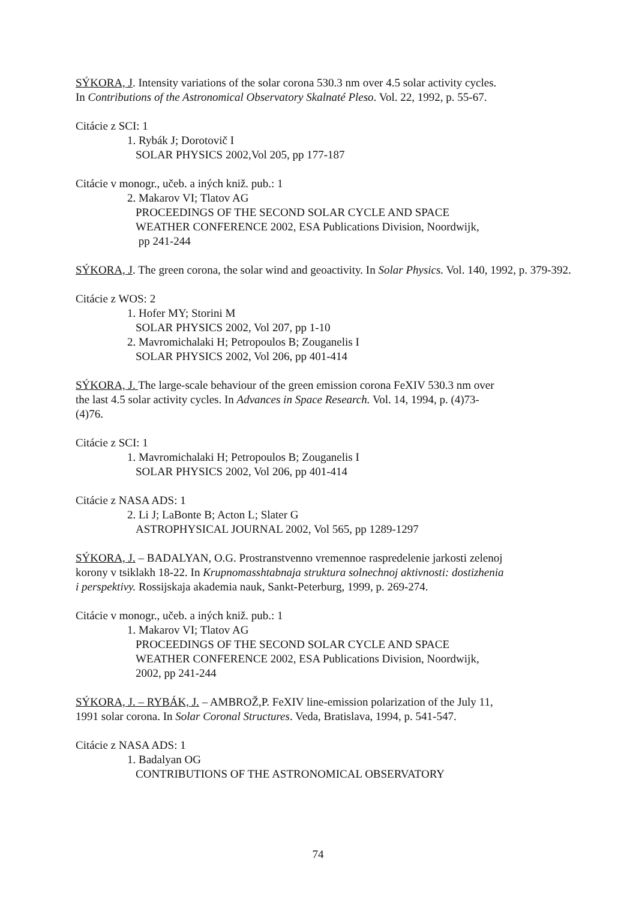SÝKORA, J. Intensity variations of the solar corona 530.3 nm over 4.5 solar activity cycles.
In Contributions of the Astronomical Observatory Skalnaté Pleso. Vol. 22, 1992, p. 55-67.
Citácie z SCI: 1
1. Rybák J; Dorotovič I
SOLAR PHYSICS 2002,Vol 205, pp 177-187
Citácie v monogr., učeb. a iných kniž. pub.: 1
2. Makarov VI; Tlatov AG
PROCEEDINGS OF THE SECOND SOLAR CYCLE AND SPACE
WEATHER CONFERENCE 2002, ESA Publications Division, Noordwijk,
pp 241-244
SÝKORA, J. The green corona, the solar wind and geoactivity. In Solar Physics. Vol. 140, 1992, p. 379-392.
Citácie z WOS: 2
1. Hofer MY; Storini M
SOLAR PHYSICS 2002, Vol 207, pp 1-10
2. Mavromichalaki H; Petropoulos B; Zouganelis I
SOLAR PHYSICS 2002, Vol 206, pp 401-414
SÝKORA, J. The large-scale behaviour of the green emission corona FeXIV 530.3 nm over
the last 4.5 solar activity cycles. In Advances in Space Research. Vol. 14, 1994, p. (4)73-
(4)76.
Citácie z SCI: 1
1. Mavromichalaki H; Petropoulos B; Zouganelis I
SOLAR PHYSICS 2002, Vol 206, pp 401-414
Citácie z NASA ADS: 1
2. Li J; LaBonte B; Acton L; Slater G
ASTROPHYSICAL JOURNAL 2002, Vol 565, pp 1289-1297
SÝKORA, J. – BADALYAN, O.G. Prostranstvenno vremennoe raspredelenie jarkosti zelenoj
korony v tsiklakh 18-22. In Krupnomasshtabnaja struktura solnechnoj aktivnosti: dostizhenia
i perspektivy. Rossijskaja akademia nauk, Sankt-Peterburg, 1999, p. 269-274.
Citácie v monogr., učeb. a iných kniž. pub.: 1
1. Makarov VI; Tlatov AG
PROCEEDINGS OF THE SECOND SOLAR CYCLE AND SPACE
WEATHER CONFERENCE 2002, ESA Publications Division, Noordwijk,
2002, pp 241-244
SÝKORA, J. – RYBÁK, J. – AMBROŽ,P. FeXIV line-emission polarization of the July 11,
1991 solar corona. In Solar Coronal Structures. Veda, Bratislava, 1994, p. 541-547.
Citácie z NASA ADS: 1
1. Badalyan OG
CONTRIBUTIONS OF THE ASTRONOMICAL OBSERVATORY
74